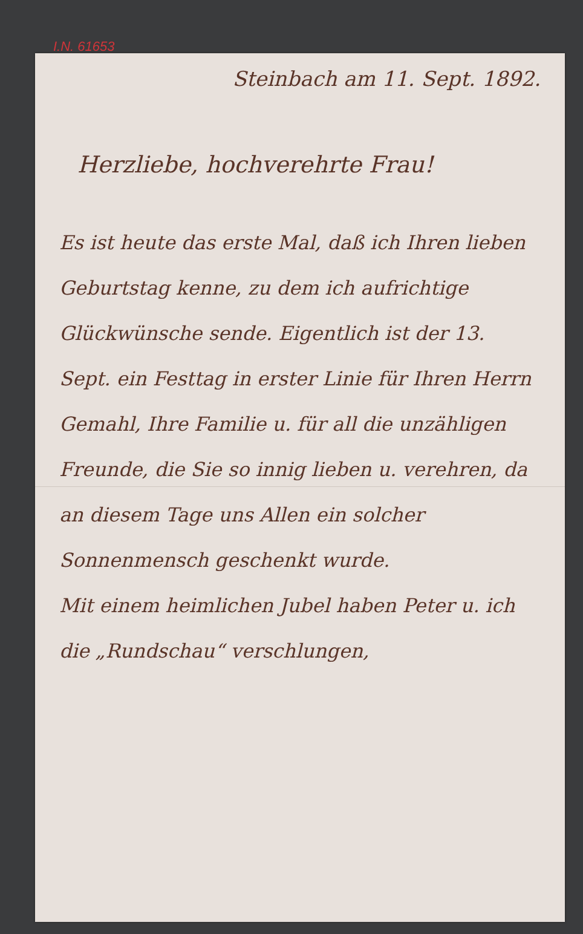I.N. 61653
Steinbach am 11. Sept. 1892.
Herzliebe, hochverehrte Frau!
Es ist heute das erste Mal, daß ich Ihren lieben Geburtstag kenne, zu dem ich aufrichtige Glückwünsche sende. Eigentlich ist der 13. Sept. ein Festtag in erster Linie für Ihren Herrn Gemahl, Ihre Familie u. für all die unzähligen Freunde, die Sie so innig lieben u. verehren, da an diesem Tage uns Allen ein solcher Sonnenmensch geschenkt wurde.
Mit einem heimlichen Jubel haben Peter u. ich die „Rundschau“ verschlungen,